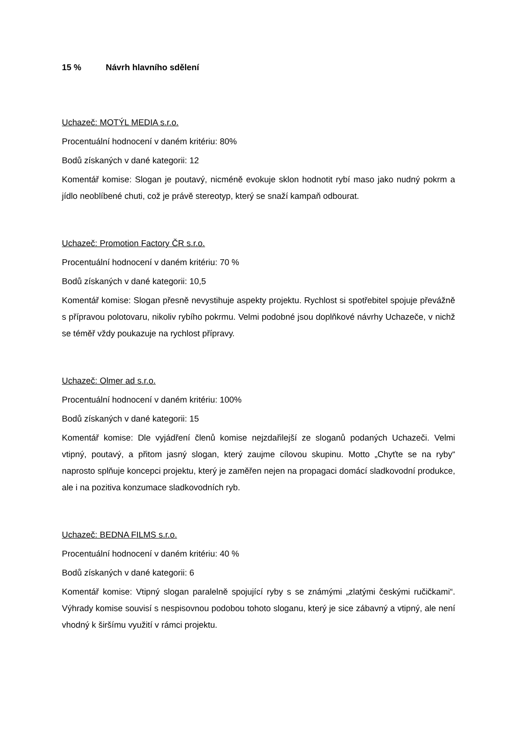15 % Návrh hlavního sdělení
Uchazeč: MOTÝL MEDIA s.r.o.
Procentuální hodnocení v daném kritériu: 80%
Bodů získaných v dané kategorii: 12
Komentář komise: Slogan je poutavý, nicméně evokuje sklon hodnotit rybí maso jako nudný pokrm a jídlo neoblíbené chuti, což je právě stereotyp, který se snaží kampaň odbourat.
Uchazeč: Promotion Factory ČR s.r.o.
Procentuální hodnocení v daném kritériu: 70 %
Bodů získaných v dané kategorii: 10,5
Komentář komise: Slogan přesně nevystihuje aspekty projektu. Rychlost si spotřebitel spojuje převážně s přípravou polotovaru, nikoliv rybího pokrmu. Velmi podobné jsou doplňkové návrhy Uchazeče, v nichž se téměř vždy poukazuje na rychlost přípravy.
Uchazeč: Olmer ad s.r.o.
Procentuální hodnocení v daném kritériu: 100%
Bodů získaných v dané kategorii: 15
Komentář komise: Dle vyjádření členů komise nejzdařilejší ze sloganů podaných Uchazeči. Velmi vtipný, poutavý, a přitom jasný slogan, který zaujme cílovou skupinu. Motto „Chyťte se na ryby“ naprosto splňuje koncepci projektu, který je zaměřen nejen na propagaci domácí sladkovodní produkce, ale i na pozitiva konzumace sladkovodních ryb.
Uchazeč: BEDNA FILMS s.r.o.
Procentuální hodnocení v daném kritériu: 40 %
Bodů získaných v dané kategorii: 6
Komentář komise: Vtipný slogan paralelně spojující ryby s se známými „zlatými českými ručičkami“. Výhrady komise souvisí s nespisovnou podobou tohoto sloganu, který je sice zábavný a vtipný, ale není vhodný k širšímu využití v rámci projektu.